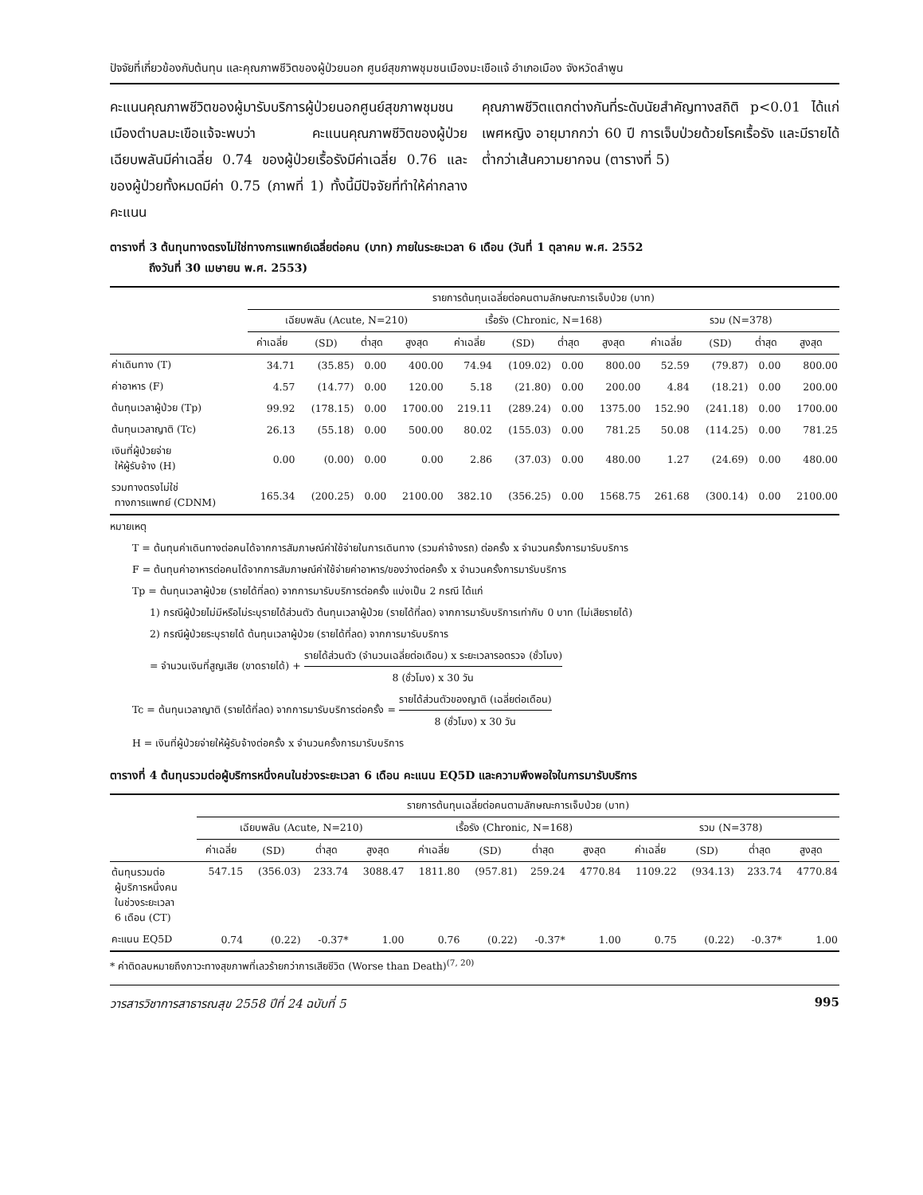ปัจจัยที่เกี่ยวข้องกับต้นทุน และคุณภาพชีวิตของผู้ป่วยนอก ศูนย์สุขภาพชุมชนเมืองมะเขือแจ้ อำเภอเมือง จังหวัดลำพูน
คะแนนคุณภาพชีวิตของผู้มารับบริการผู้ป่วยนอกศูนย์สุขภาพชุมชนเมืองตำบลมะเขือแจ้จะพบว่า คะแนนคุณภาพชีวิตของผู้ป่วยเฉียบพลันมีค่าเฉลี่ย 0.74 ของผู้ป่วยเรื้อรังมีค่าเฉลี่ย 0.76 และของผู้ป่วยทั้งหมดมีค่า 0.75 (ภาพที่ 1) ทั้งนี้มีปัจจัยที่ทำให้ค่ากลางคะแนน
คุณภาพชีวิตแตกต่างกันที่ระดับนัยสำคัญทางสถิติ p<0.01 ได้แก่ เพศหญิง อายุมากกว่า 60 ปี การเจ็บป่วยด้วยโรคเรื้อรัง และมีรายได้ต่ำกว่าเส้นความยากจน (ตารางที่ 5)
ตารางที่ 3 ต้นทุนทางตรงไม่ใช่ทางการแพทย์เฉลี่ยต่อคน (บาท) ภายในระยะเวลา 6 เดือน (วันที่ 1 ตุลาคม พ.ศ. 2552
ถึงวันที่ 30 เมษายน พ.ศ. 2553)
| | รายการต้นทุนเฉลี่ยต่อคนตามลักษณะการเจ็บป่วย (บาท) | | | | | | | | | | | |
| --- | --- | --- | --- | --- | --- | --- | --- | --- | --- | --- | --- | --- |
| | เฉียบพลัน (Acute, N=210) | | | | เรื้อรัง (Chronic, N=168) | | | | รวม (N=378) | | | |
| | ค่าเฉลี่ย | (SD) | ต่ำสุด | สูงสุด | ค่าเฉลี่ย | (SD) | ต่ำสุด | สูงสุด | ค่าเฉลี่ย | (SD) | ต่ำสุด | สูงสุด |
| ค่าเดินทาง (T) | 34.71 | (35.85) | 0.00 | 400.00 | 74.94 | (109.02) | 0.00 | 800.00 | 52.59 | (79.87) | 0.00 | 800.00 |
| ค่าอาหาร (F) | 4.57 | (14.77) | 0.00 | 120.00 | 5.18 | (21.80) | 0.00 | 200.00 | 4.84 | (18.21) | 0.00 | 200.00 |
| ต้นทุนเวลาผู้ป่วย (Tp) | 99.92 | (178.15) | 0.00 | 1700.00 | 219.11 | (289.24) | 0.00 | 1375.00 | 152.90 | (241.18) | 0.00 | 1700.00 |
| ต้นทุนเวลาญาติ (Tc) | 26.13 | (55.18) | 0.00 | 500.00 | 80.02 | (155.03) | 0.00 | 781.25 | 50.08 | (114.25) | 0.00 | 781.25 |
| เงินที่ผู้ป่วยจ่าย ให้ผู้รับจ้าง (H) | 0.00 | (0.00) | 0.00 | 0.00 | 2.86 | (37.03) | 0.00 | 480.00 | 1.27 | (24.69) | 0.00 | 480.00 |
| รวมทางตรงไม่ใช่ ทางการแพทย์ (CDNM) | 165.34 | (200.25) | 0.00 | 2100.00 | 382.10 | (356.25) | 0.00 | 1568.75 | 261.68 | (300.14) | 0.00 | 2100.00 |
หมายเหตุ
T = ต้นทุนค่าเดินทางต่อคนได้จากการสัมภาษณ์ค่าใช้จ่ายในการเดินทาง (รวมค่าจ้างรถ) ต่อครั้ง x จำนวนครั้งการมารับบริการ
F = ต้นทุนค่าอาหารต่อคนได้จากการสัมภาษณ์ค่าใช้จ่ายค่าอาหาร/ของว่างต่อครั้ง x จำนวนครั้งการมารับบริการ
Tp = ต้นทุนเวลาผู้ป่วย (รายได้ที่ลด) จากการมารับบริการต่อครั้ง แบ่งเป็น 2 กรณี ได้แก่
1) กรณีผู้ป่วยไม่มีหรือไม่ระบุรายได้ส่วนตัว ต้นทุนเวลาผู้ป่วย (รายได้ที่ลด) จากการมารับบริการเท่ากับ 0 บาท (ไม่เสียรายได้)
2) กรณีผู้ป่วยระบุรายได้ ต้นทุนเวลาผู้ป่วย (รายได้ที่ลด) จากการมารับบริการ
= จำนวนเงินที่สูญเสีย (ขาดรายได้) + รายได้ส่วนตัว (จำนวนเฉลี่ยต่อเดือน) x ระยะเวลารอตรวจ (ชั่วโมง) 8 (ชั่วโมง) x 30 วัน
Tc = ต้นทุนเวลาญาติ (รายได้ที่ลด) จากการมารับบริการต่อครั้ง = รายได้ส่วนตัวของญาติ (เฉลี่ยต่อเดือน) 8 (ชั่วโมง) x 30 วัน
H = เงินที่ผู้ป่วยจ่ายให้ผู้รับจ้างต่อครั้ง x จำนวนครั้งการมารับบริการ
ตารางที่ 4 ต้นทุนรวมต่อผู้บริการหนึ่งคนในช่วงระยะเวลา 6 เดือน คะแนน EQ5D และความพึงพอใจในการมารับบริการ
| | รายการต้นทุนเฉลี่ยต่อคนตามลักษณะการเจ็บป่วย (บาท) | | | | | | | | | | | |
| --- | --- | --- | --- | --- | --- | --- | --- | --- | --- | --- | --- | --- |
| | เฉียบพลัน (Acute, N=210) | | | | เรื้อรัง (Chronic, N=168) | | | | รวม (N=378) | | | |
| | ค่าเฉลี่ย | (SD) | ต่ำสุด | สูงสุด | ค่าเฉลี่ย | (SD) | ต่ำสุด | สูงสุด | ค่าเฉลี่ย | (SD) | ต่ำสุด | สูงสุด |
| ต้นทุนรวมต่อ ผู้บริการหนึ่งคน ในช่วงระยะเวลา 6 เดือน (CT) | 547.15 | (356.03) | 233.74 | 3088.47 | 1811.80 | (957.81) | 259.24 | 4770.84 | 1109.22 | (934.13) | 233.74 | 4770.84 |
| คะแนน EQ5D | 0.74 | (0.22) | -0.37* | 1.00 | 0.76 | (0.22) | -0.37* | 1.00 | 0.75 | (0.22) | -0.37* | 1.00 |
* ค่าติดลบหมายถึงภาวะทางสุขภาพที่เลวร้ายกว่าการเสียชีวิต (Worse than Death)<sup>(7, 20)</sup>
วารสารวิชาการสาธารณสุข 2558 ปีที่ 24 ฉบับที่ 5 995